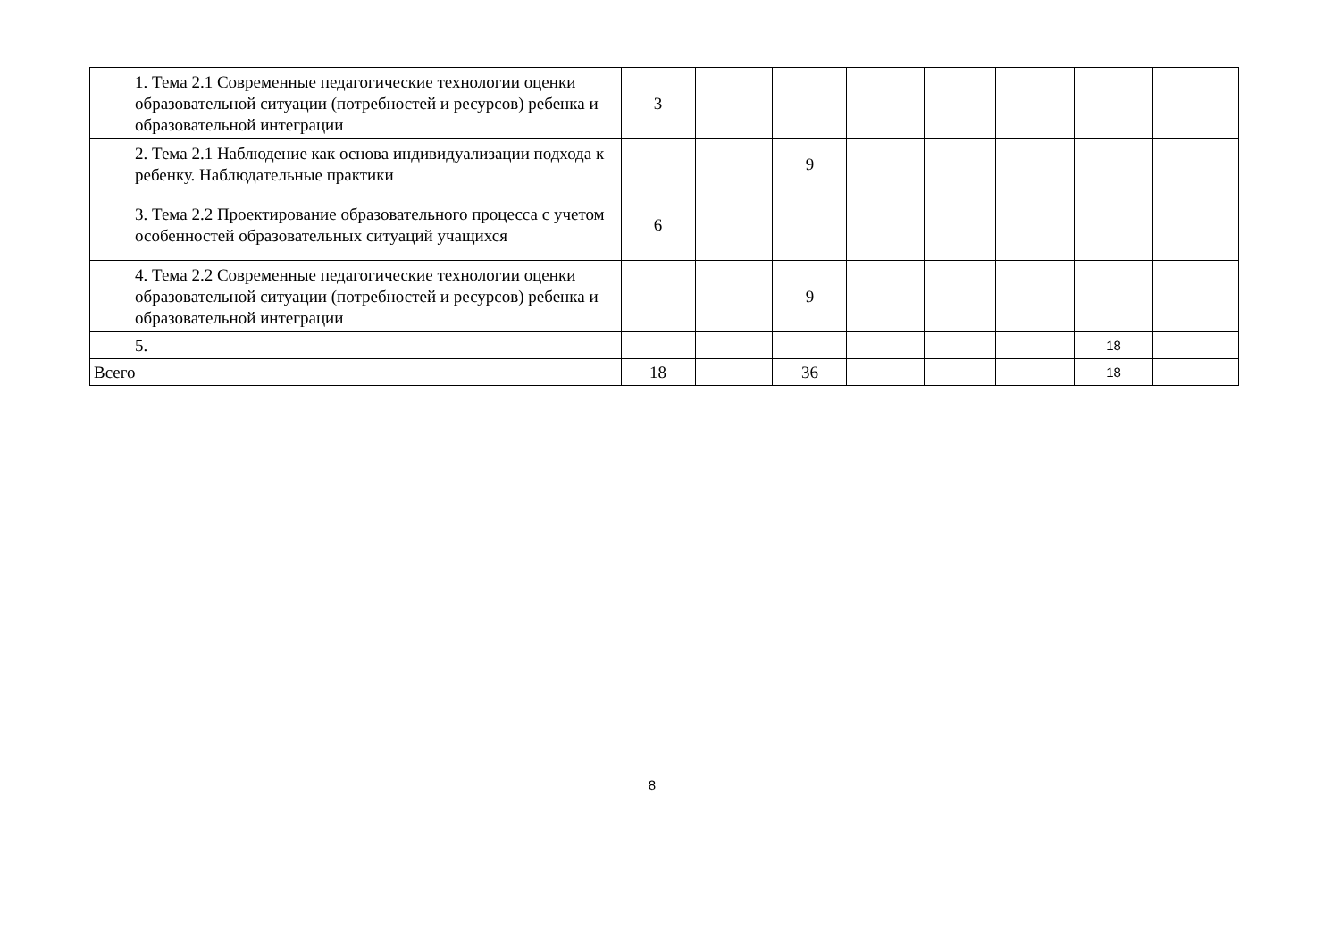| 1. Тема 2.1 Современные педагогические технологии оценки образовательной ситуации (потребностей и ресурсов) ребенка и образовательной интеграции | 3 | | | | | | | |
| 2. Тема 2.1 Наблюдение как основа индивидуализации подхода к ребенку. Наблюдательные практики | | | 9 | | | | | |
| 3. Тема 2.2 Проектирование образовательного процесса с учетом особенностей образовательных ситуаций учащихся | 6 | | | | | | | |
| 4. Тема 2.2 Современные педагогические технологии оценки образовательной ситуации (потребностей и ресурсов) ребенка и образовательной интеграции | | | 9 | | | | | |
| 5. | | | | | | | 18 | |
| Всего | 18 | | 36 | | | | 18 | |
8